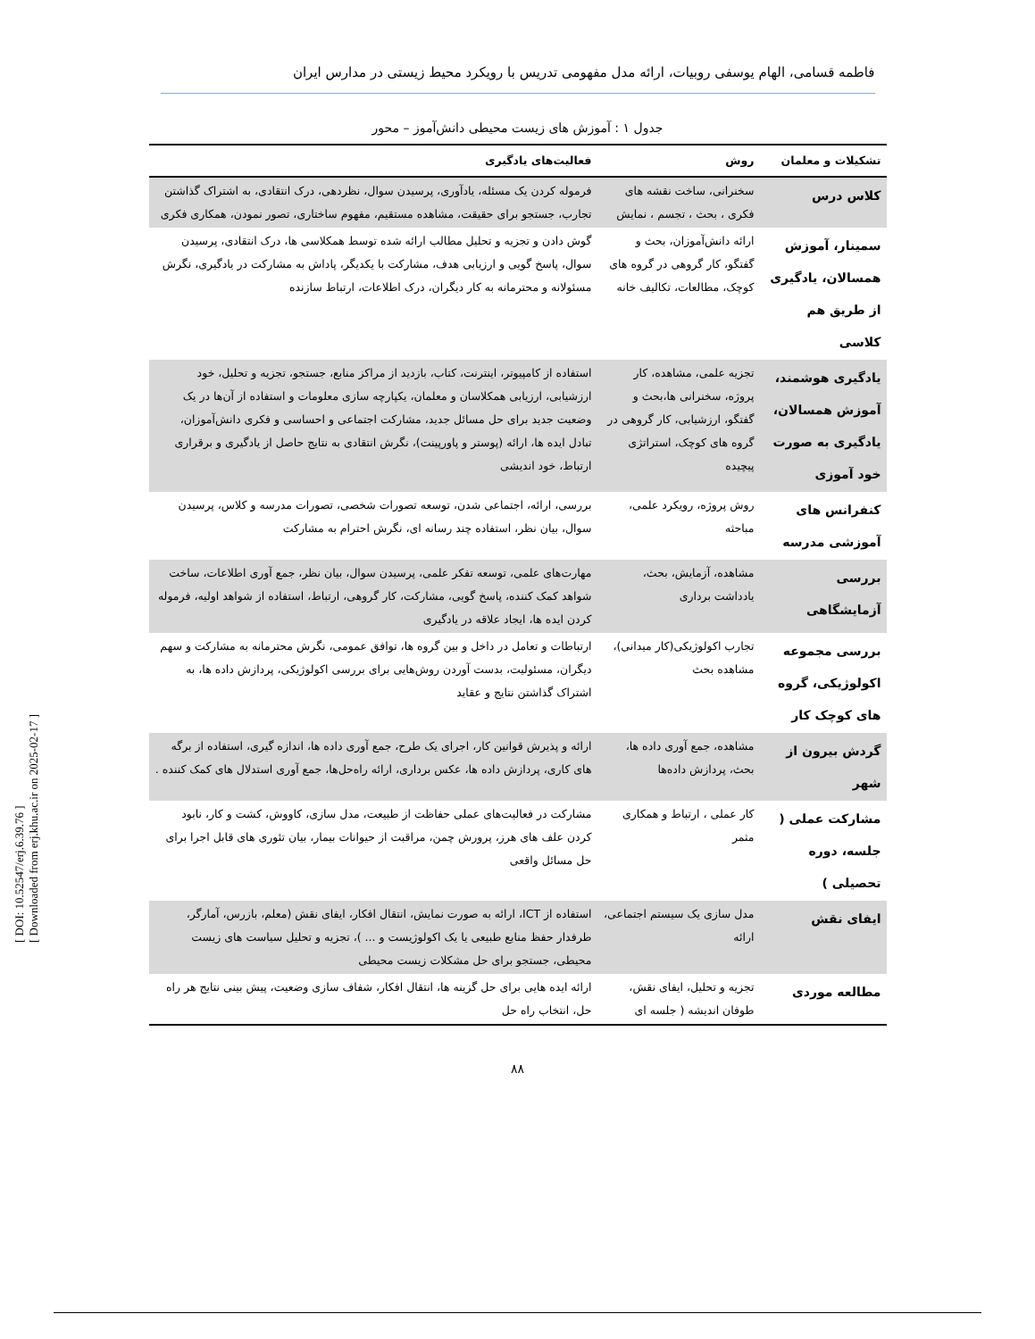فاطمه قسامی، الهام یوسفی روبیات، ارائه مدل مفهومی تدریس با رویکرد محیط زیستی در مدارس ایران
جدول ۱ : آموزش های زیست محیطی دانش‌آموز – محور
| تشکیلات و معلمان | روش | فعالیت‌های یادگیری |
| --- | --- | --- |
| کلاس درس | سخنرانی، ساخت نقشه های فکری ، بحث ، تجسم ، نمایش | فرموله کردن یک مسئله، یادآوری، پرسیدن سوال، نظردهی، درک انتقادی، به اشتراک گذاشتن تجارب، جستجو برای حقیقت، مشاهده مستقیم، مفهوم ساختاری، تصور نمودن، همکاری فکری |
| سمینار، آموزش همسالان، یادگیری از طریق هم کلاسی | ارائه دانش‌آموزان، بحث و گفتگو، کار گروهی در گروه های کوچک، مطالعات، تکالیف خانه | گوش دادن و تجزیه و تحلیل مطالب ارائه شده توسط همکلاسی ها، درک انتقادی، پرسیدن سوال، پاسخ گویی و ارزیابی هدف، مشارکت با یکدیگر، پاداش به مشارکت در یادگیری، نگرش مسئولانه و محترمانه به کار دیگران، درک اطلاعات، ارتباط سازنده |
| یادگیری هوشمند، آموزش همسالان، یادگیری به صورت خود آموزی | تجزیه علمی، مشاهده، کار پروژه، سخنرانی ها،بحث و گفتگو، ارزشیابی، کار گروهی در گروه های کوچک، استراتژی پیچیده | استفاده از کامپیوتر، اینترنت، کتاب، بازدید از مراکز منابع، جستجو، تجزیه و تحلیل، خود ارزشیابی، ارزیابی همکلاسان و معلمان، یکپارچه سازی معلومات و استفاده از آن‌ها در یک وضعیت جدید برای حل مسائل جدید، مشارکت اجتماعی و احساسی و فکری دانش‌آموزان، تبادل ایده ها، ارائه (پوستر و پاورپینت)، نگرش انتقادی به نتایج حاصل از یادگیری و برقراری ارتباط، خود اندیشی |
| کنفرانس های آموزشی مدرسه | روش پروژه، رویکرد علمی، مباحثه | بررسی، ارائه، اجتماعی شدن، توسعه تصورات شخصی، تصورات مدرسه و کلاس، پرسیدن سوال، بیان نظر، استفاده چند رسانه ای، نگرش احترام به مشارکت |
| بررسی آزمایشگاهی | مشاهده، آزمایش، بحث، یادداشت برداری | مهارت‌های علمی، توسعه تفکر علمی، پرسیدن سوال، بیان نظر، جمع آوری اطلاعات، ساخت شواهد کمک کننده، پاسخ گویی، مشارکت، کار گروهی، ارتباط، استفاده از شواهد اولیه، فرموله کردن ایده ها، ایجاد علاقه در یادگیری |
| بررسی مجموعه اکولوژیکی، گروه های کوچک کار | تجارب اکولوژیکی(کار میدانی)، مشاهده بحث | ارتباطات و تعامل در داخل و بین گروه ها، توافق عمومی، نگرش محترمانه به مشارکت و سهم دیگران، مسئولیت، بدست آوردن روش‌هایی برای بررسی اکولوژیکی، پردازش داده ها، به اشتراک گذاشتن نتایج و عقاید |
| گردش بیرون از شهر | مشاهده، جمع آوری داده ها، بحث، پردازش داده‌ها | ارائه و پذیرش قوانین کار، اجرای یک طرح، جمع آوری داده ها، اندازه گیری، استفاده از برگه های کاری، پردازش داده ها، عکس برداری، ارائه راه‌حل‌ها، جمع آوری استدلال های کمک کننده . |
| مشارکت عملی ( جلسه، دوره تحصیلی ) | کار عملی ، ارتباط و همکاری مثمر | مشارکت در فعالیت‌های عملی حفاظت از طبیعت، مدل سازی، کاووش، کشت و کار، نابود کردن علف های هرز، پرورش چمن، مراقبت از حیوانات بیمار، بیان تئوری های قابل اجرا برای حل مسائل واقعی |
| ایفای نقش | مدل سازی یک سیستم اجتماعی، ارائه | استفاده از ICT، ارائه به صورت نمایش، انتقال افکار، ایفای نقش (معلم، بازرس، آمارگر، طرفدار حفظ منابع طبیعی یا یک اکولوژیست و ... )، تجزیه و تحلیل سیاست های زیست محیطی، جستجو برای حل مشکلات زیست محیطی |
| مطالعه موردی | تجزیه و تحلیل، ایفای نقش، طوفان اندیشه ( جلسه ای | ارائه ایده هایی برای حل گزینه ها، انتقال افکار، شفاف سازی وضعیت، پیش بینی نتایج هر راه حل، انتخاب راه حل |
۸۸
[ DOI: 10.52547/erj.6.39.76 ]
[ Downloaded from erj.khu.ac.ir on 2025-02-17 ]